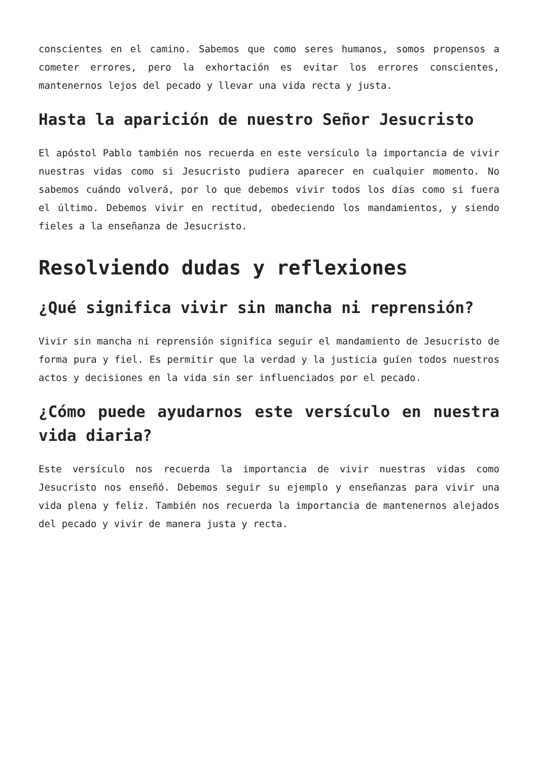conscientes en el camino. Sabemos que como seres humanos, somos propensos a cometer errores, pero la exhortación es evitar los errores conscientes, mantenernos lejos del pecado y llevar una vida recta y justa.
Hasta la aparición de nuestro Señor Jesucristo
El apóstol Pablo también nos recuerda en este versículo la importancia de vivir nuestras vidas como si Jesucristo pudiera aparecer en cualquier momento. No sabemos cuándo volverá, por lo que debemos vivir todos los días como si fuera el último. Debemos vivir en rectitud, obedeciendo los mandamientos, y siendo fieles a la enseñanza de Jesucristo.
Resolviendo dudas y reflexiones
¿Qué significa vivir sin mancha ni reprensión?
Vivir sin mancha ni reprensión significa seguir el mandamiento de Jesucristo de forma pura y fiel. Es permitir que la verdad y la justicia guíen todos nuestros actos y decisiones en la vida sin ser influenciados por el pecado.
¿Cómo puede ayudarnos este versículo en nuestra vida diaria?
Este versículo nos recuerda la importancia de vivir nuestras vidas como Jesucristo nos enseñó. Debemos seguir su ejemplo y enseñanzas para vivir una vida plena y feliz. También nos recuerda la importancia de mantenernos alejados del pecado y vivir de manera justa y recta.